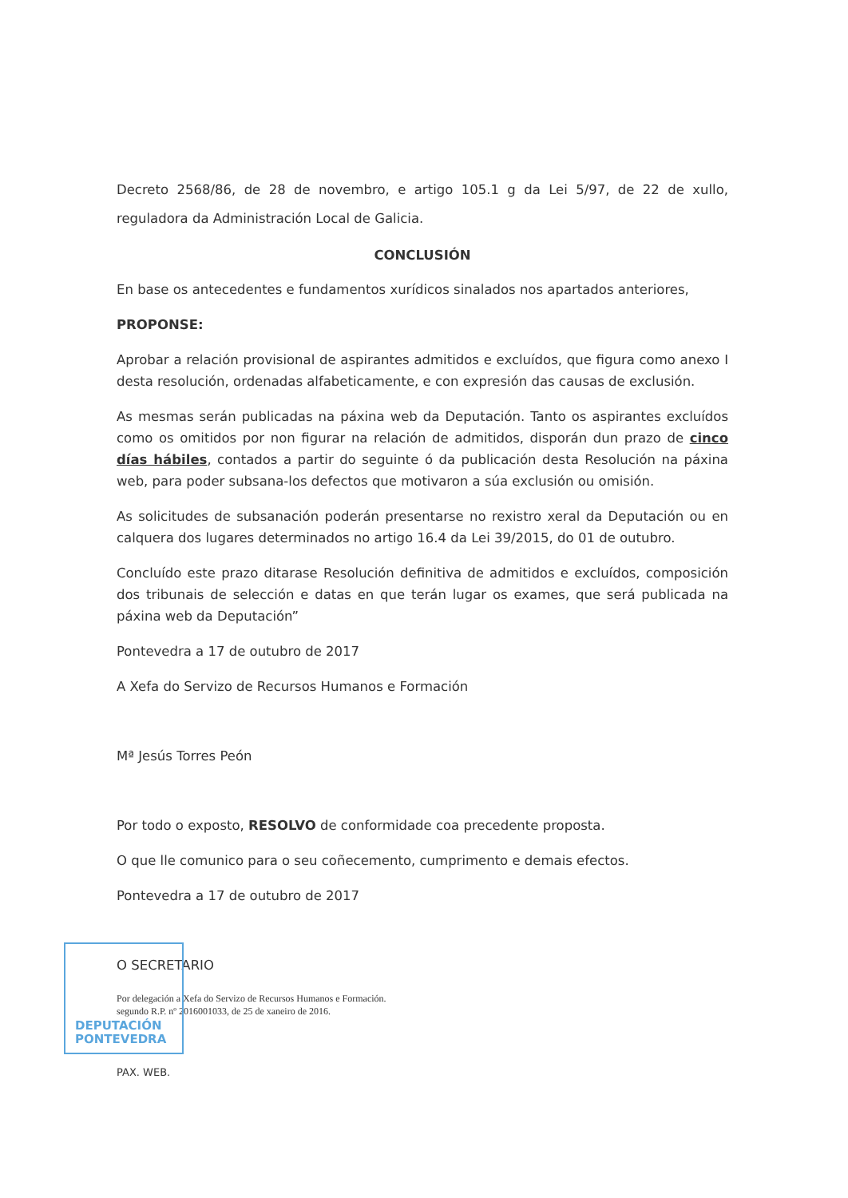Decreto 2568/86, de 28 de novembro, e artigo 105.1 g da Lei 5/97, de 22 de xullo, reguladora da Administración Local de Galicia.
CONCLUSIÓN
En base os antecedentes e fundamentos xurídicos sinalados nos apartados anteriores,
PROPONSE:
Aprobar a relación provisional de aspirantes admitidos e excluídos, que figura como anexo I desta resolución, ordenadas alfabeticamente, e con expresión das causas de exclusión.
As mesmas serán publicadas na páxina web da Deputación. Tanto os aspirantes excluídos como os omitidos por non figurar na relación de admitidos, disporán dun prazo de cinco días hábiles, contados a partir do seguinte ó da publicación desta Resolución na páxina web, para poder subsana-los defectos que motivaron a súa exclusión ou omisión.
As solicitudes de subsanación poderán presentarse no rexistro xeral da Deputación ou en calquera dos lugares determinados no artigo 16.4 da Lei 39/2015, do 01 de outubro.
Concluído este prazo ditarase Resolución definitiva de admitidos e excluídos, composición dos tribunais de selección e datas en que terán lugar os exames, que será publicada na páxina web da Deputación”
Pontevedra a 17 de outubro de 2017
A Xefa do Servizo de Recursos Humanos e Formación
Mª Jesús Torres Peón
Por todo o exposto, RESOLVO de conformidade coa precedente proposta.
O que lle comunico para o seu coñecemento, cumprimento e demais efectos.
Pontevedra a 17 de outubro de 2017
O SECRETARIO
Por delegación a Xefa do Servizo de Recursos Humanos e Formación.
segundo R.P. nº 2016001033, de 25 de xaneiro de 2016.
PAX. WEB.
DEPUTACIÓN
PONTEVEDRA